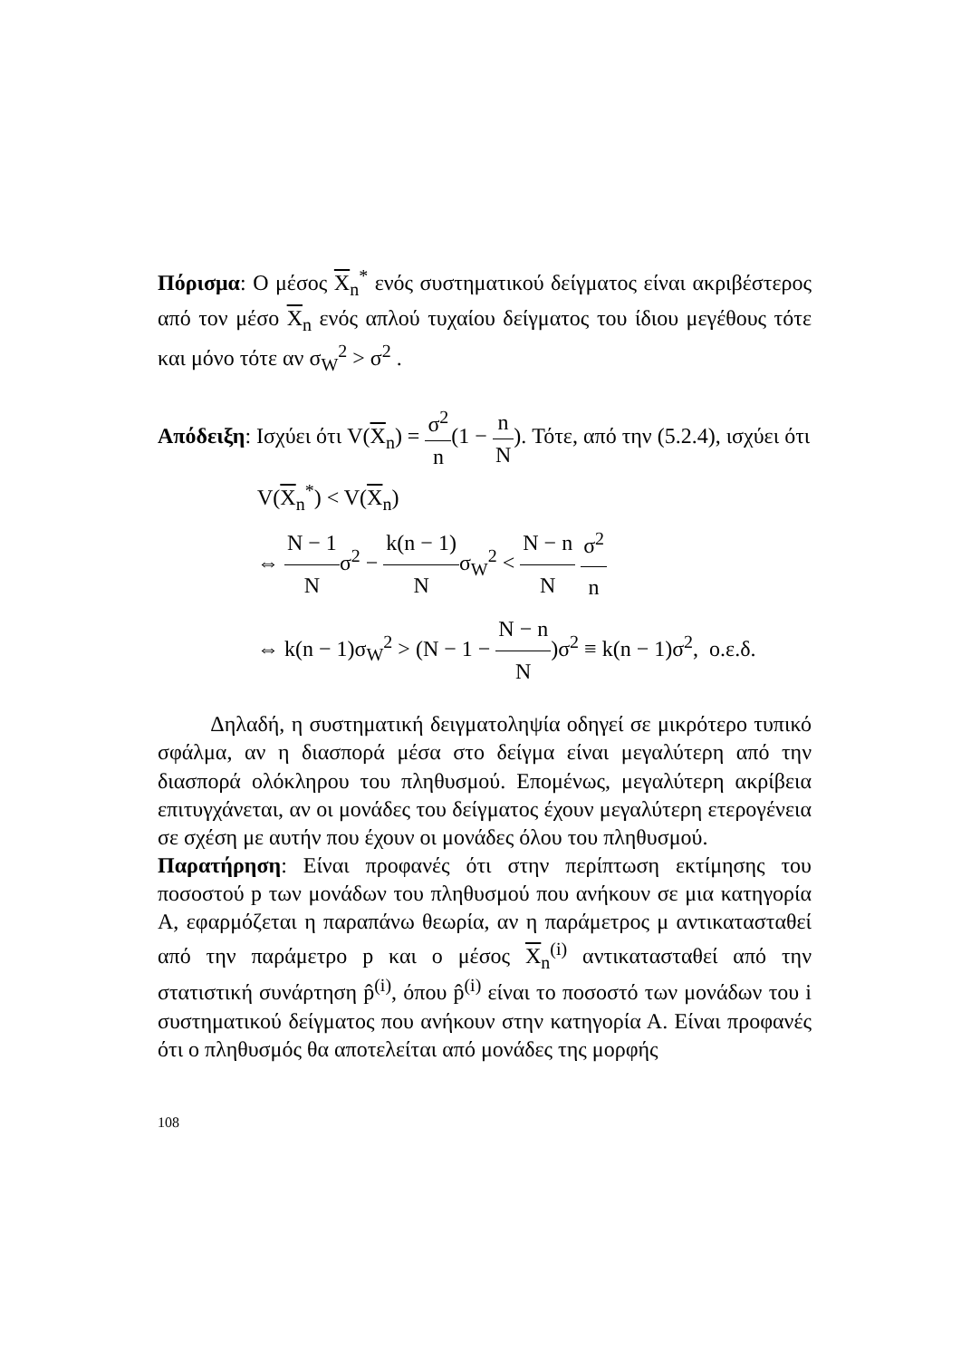Πόρισμα: Ο μέσος X<sub>n</sub><sup>*</sup> ενός συστηματικού δείγματος είναι ακριβέστερος από τον μέσο X<sub>n</sub> ενός απλού τυχαίου δείγματος του ίδιου μεγέθους τότε και μόνο τότε αν σ<sub>W</sub><sup>2</sup> > σ<sup>2</sup> .
Απόδειξη: Ισχύει ότι V(X<sub>n</sub>) = σ<sup>2</sup> n(1 − n N). Τότε, από την (5.2.4), ισχύει ότι
V(X<sub>n</sub><sup>*</sup>) < V(X<sub>n</sub>)
⇔ N − 1 Nσ<sup>2</sup> − k(n − 1) Nσ<sub>W</sub><sup>2</sup> < N − n N σ<sup>2</sup> n
⇔ k(n − 1)σ<sub>W</sub><sup>2</sup> > (N − 1 − N − n N)σ<sup>2</sup> ≡ k(n − 1)σ<sup>2</sup>, ο.ε.δ.
Δηλαδή, η συστηματική δειγματοληψία οδηγεί σε μικρότερο τυπικό σφάλμα, αν η διασπορά μέσα στο δείγμα είναι μεγαλύτερη από την διασπορά ολόκληρου του πληθυσμού. Επομένως, μεγαλύτερη ακρίβεια επιτυγχάνεται, αν οι μονάδες του δείγματος έχουν μεγαλύτερη ετερογένεια σε σχέση με αυτήν που έχουν οι μονάδες όλου του πληθυσμού.
Παρατήρηση: Είναι προφανές ότι στην περίπτωση εκτίμησης του ποσοστού p των μονάδων του πληθυσμού που ανήκουν σε μια κατηγορία Α, εφαρμόζεται η παραπάνω θεωρία, αν η παράμετρος μ αντικατασταθεί από την παράμετρο p και ο μέσος X<sub>n</sub><sup>(i)</sup> αντικατασταθεί από την στατιστική συνάρτηση p̂<sup>(i)</sup>, όπου p̂<sup>(i)</sup> είναι το ποσοστό των μονάδων του i συστηματικού δείγματος που ανήκουν στην κατηγορία Α. Είναι προφανές ότι ο πληθυσμός θα αποτελείται από μονάδες της μορφής
108